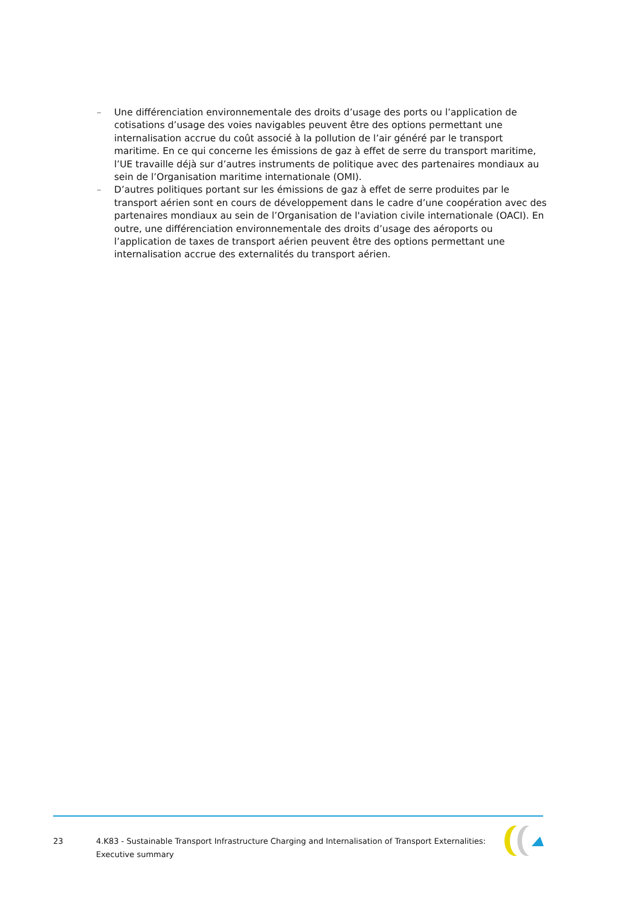– Une différenciation environnementale des droits d’usage des ports ou l’application de cotisations d’usage des voies navigables peuvent être des options permettant une internalisation accrue du coût associé à la pollution de l’air généré par le transport maritime. En ce qui concerne les émissions de gaz à effet de serre du transport maritime, l’UE travaille déjà sur d’autres instruments de politique avec des partenaires mondiaux au sein de l’Organisation maritime internationale (OMI).
– D’autres politiques portant sur les émissions de gaz à effet de serre produites par le transport aérien sont en cours de développement dans le cadre d’une coopération avec des partenaires mondiaux au sein de l’Organisation de l'aviation civile internationale (OACI). En outre, une différenciation environnementale des droits d’usage des aéroports ou l’application de taxes de transport aérien peuvent être des options permettant une internalisation accrue des externalités du transport aérien.
23 4.K83 - Sustainable Transport Infrastructure Charging and Internalisation of Transport Externalities:
Executive summary